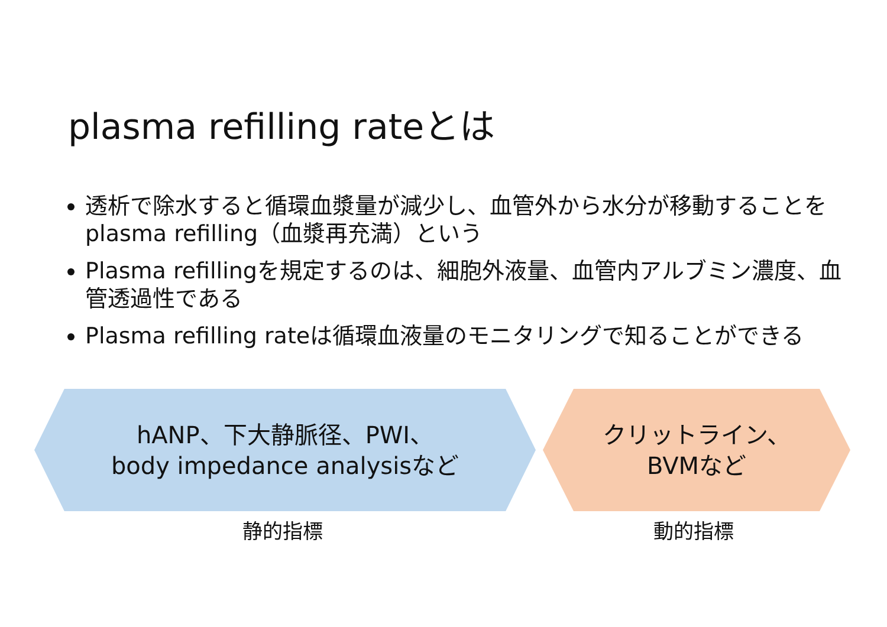plasma refilling rateとは
透析で除水すると循環血漿量が減少し、血管外から水分が移動することをplasma refilling（血漿再充満）という
Plasma refillingを規定するのは、細胞外液量、血管内アルブミン濃度、血管透過性である
Plasma refilling rateは循環血液量のモニタリングで知ることができる
hANP、下大静脈径、PWI、
body impedance analysisなど
クリットライン、
BVMなど
静的指標 動的指標